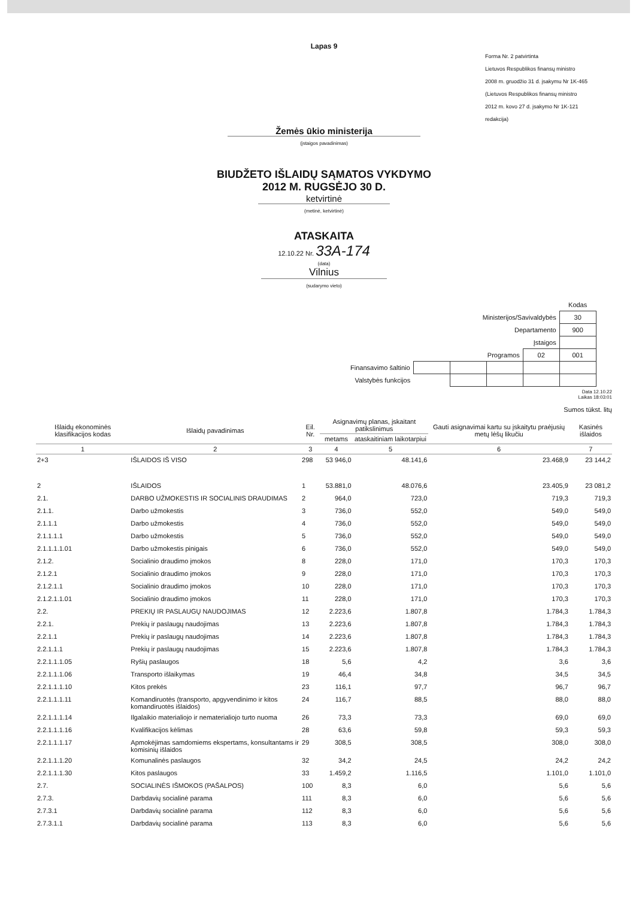Lapas 9
Forma Nr. 2 patvirtinta
Lietuvos Respublikos finansų ministro
2008 m. gruodžio 31 d. įsakymu Nr 1K-465
(Lietuvos Respublikos finansų ministro
2012 m. kovo 27 d. įsakymo Nr 1K-121
redakcija)
Žemės ūkio ministerija
(įstaigos pavadinimas)
BIUDŽETO IŠLAIDŲ SĄMATOS VYKDYMO
2012 M. RUGSĖJO 30 D.
ketvirtinė
(metinė, ketvirtinė)
ATASKAITA
12.10.22 Nr. 33A-174
(data)
Vilnius
(sudarymo vieto)
| | | | | | Kodas |
| Ministerijos/Savivaldybės | | | | | 30 |
| Departamento | | | | | 900 |
| Įstaigos | | | | | |
| Programos | | | | 02 | 001 |
| Finansavimo šaltinio | | | | | |
| Valstybės funkcijos | | | | | |
Data 12.10.22
Laikas 18:03:01
Sumos tūkst. litų
| Išlaidų ekonominės klasifikacijos kodas | Išlaidų pavadinimas | Eil. Nr. | Asignavimų planas, įskaitant patikslinimus | | Gauti asignavimai kartu su įskaitytu praėjusių metų lėšų likučiu | Kasinės išlaidos |
| --- | --- | --- | --- | --- | --- | --- |
| | | | metams | ataskaitiniam laikotarpiui | | |
| 1 | 2 | 3 | 4 | 5 | 6 | 7 |
| 2+3 | IŠLAIDOS IŠ VISO | 298 | 53 946,0 | 48.141,6 | 23.468,9 | 23 144,2 |
| 2 | IŠLAIDOS | 1 | 53.881,0 | 48.076,6 | 23.405,9 | 23 081,2 |
| 2.1. | DARBO UŽMOKESTIS IR SOCIALINIS DRAUDIMAS | 2 | 964,0 | 723,0 | 719,3 | 719,3 |
| 2.1.1. | Darbo užmokestis | 3 | 736,0 | 552,0 | 549,0 | 549,0 |
| 2.1.1.1 | Darbo užmokestis | 4 | 736,0 | 552,0 | 549,0 | 549,0 |
| 2.1.1.1.1 | Darbo užmokestis | 5 | 736,0 | 552,0 | 549,0 | 549,0 |
| 2.1.1.1.1.01 | Darbo užmokestis pinigais | 6 | 736,0 | 552,0 | 549,0 | 549,0 |
| 2.1.2. | Socialinio draudimo įmokos | 8 | 228,0 | 171,0 | 170,3 | 170,3 |
| 2.1.2.1 | Socialinio draudimo įmokos | 9 | 228,0 | 171,0 | 170,3 | 170,3 |
| 2.1.2.1.1 | Socialinio draudimo įmokos | 10 | 228,0 | 171,0 | 170,3 | 170,3 |
| 2.1.2.1.1.01 | Socialinio draudimo įmokos | 11 | 228,0 | 171,0 | 170,3 | 170,3 |
| 2.2. | PREKIŲ IR PASLAUGŲ NAUDOJIMAS | 12 | 2.223,6 | 1.807,8 | 1.784,3 | 1.784,3 |
| 2.2.1. | Prekių ir paslaugų naudojimas | 13 | 2.223,6 | 1.807,8 | 1.784,3 | 1.784,3 |
| 2.2.1.1 | Prekių ir paslaugų naudojimas | 14 | 2.223,6 | 1.807,8 | 1.784,3 | 1.784,3 |
| 2.2.1.1.1 | Prekių ir paslaugų naudojimas | 15 | 2.223,6 | 1.807,8 | 1.784,3 | 1.784,3 |
| 2.2.1.1.1.05 | Ryšių paslaugos | 18 | 5,6 | 4,2 | 3,6 | 3,6 |
| 2.2.1.1.1.06 | Transporto išlaikymas | 19 | 46,4 | 34,8 | 34,5 | 34,5 |
| 2.2.1.1.1.10 | Kitos prekės | 23 | 116,1 | 97,7 | 96,7 | 96,7 |
| 2.2.1.1.1.11 | Komandiruotės (transporto, apgyvendinimo ir kitos komandiruotės išlaidos) | 24 | 116,7 | 88,5 | 88,0 | 88,0 |
| 2.2.1.1.1.14 | Ilgalaikio materialiojo ir nematerialiojo turto nuoma | 26 | 73,3 | 73,3 | 69,0 | 69,0 |
| 2.2.1.1.1.16 | Kvalifikacijos kėlimas | 28 | 63,6 | 59,8 | 59,3 | 59,3 |
| 2.2.1.1.1.17 | Apmokėjimas samdomiems ekspertams, konsultantams ir komisinių išlaidos | 29 | 308,5 | 308,5 | 308,0 | 308,0 |
| 2.2.1.1.1.20 | Komunalinės paslaugos | 32 | 34,2 | 24,5 | 24,2 | 24,2 |
| 2.2.1.1.1.30 | Kitos paslaugos | 33 | 1.459,2 | 1.116,5 | 1.101,0 | 1.101,0 |
| 2.7. | SOCIALINĖS IŠMOKOS (PAŠALPOS) | 100 | 8,3 | 6,0 | 5,6 | 5,6 |
| 2.7.3. | Darbdavių socialinė parama | 111 | 8,3 | 6,0 | 5,6 | 5,6 |
| 2.7.3.1 | Darbdavių socialinė parama | 112 | 8,3 | 6,0 | 5,6 | 5,6 |
| 2.7.3.1.1 | Darbdavių socialinė parama | 113 | 8,3 | 6,0 | 5,6 | 5,6 |